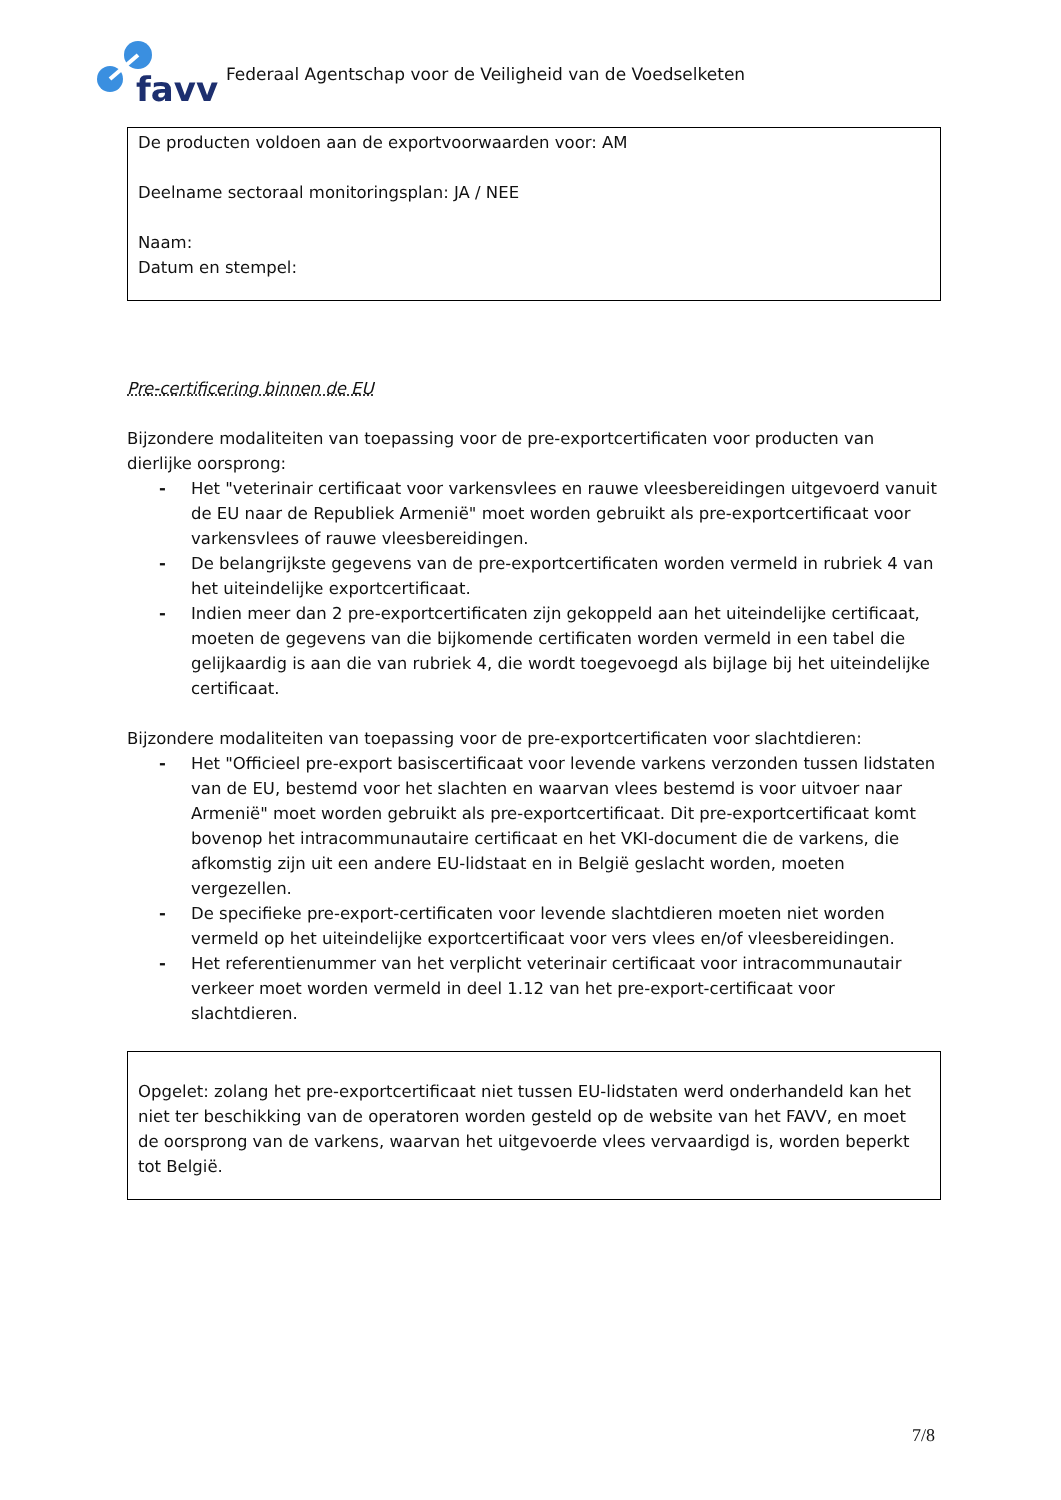favv
Federaal Agentschap voor de Veiligheid van de Voedselketen
De producten voldoen aan de exportvoorwaarden voor: AM
Deelname sectoraal monitoringsplan: JA / NEE
Naam:
Datum en stempel:
Pre-certificering binnen de EU
Bijzondere modaliteiten van toepassing voor de pre-exportcertificaten voor producten van dierlijke oorsprong:
- Het "veterinair certificaat voor varkensvlees en rauwe vleesbereidingen uitgevoerd vanuit de EU naar de Republiek Armenië" moet worden gebruikt als pre-exportcertificaat voor varkensvlees of rauwe vleesbereidingen.
- De belangrijkste gegevens van de pre-exportcertificaten worden vermeld in rubriek 4 van het uiteindelijke exportcertificaat.
- Indien meer dan 2 pre-exportcertificaten zijn gekoppeld aan het uiteindelijke certificaat, moeten de gegevens van die bijkomende certificaten worden vermeld in een tabel die gelijkaardig is aan die van rubriek 4, die wordt toegevoegd als bijlage bij het uiteindelijke certificaat.
Bijzondere modaliteiten van toepassing voor de pre-exportcertificaten voor slachtdieren:
- Het "Officieel pre-export basiscertificaat voor levende varkens verzonden tussen lidstaten van de EU, bestemd voor het slachten en waarvan vlees bestemd is voor uitvoer naar Armenië" moet worden gebruikt als pre-exportcertificaat. Dit pre-exportcertificaat komt bovenop het intracommunautaire certificaat en het VKI-document die de varkens, die afkomstig zijn uit een andere EU-lidstaat en in België geslacht worden, moeten vergezellen.
- De specifieke pre-export-certificaten voor levende slachtdieren moeten niet worden vermeld op het uiteindelijke exportcertificaat voor vers vlees en/of vleesbereidingen.
- Het referentienummer van het verplicht veterinair certificaat voor intracommunautair verkeer moet worden vermeld in deel 1.12 van het pre-export-certificaat voor slachtdieren.
Opgelet: zolang het pre-exportcertificaat niet tussen EU-lidstaten werd onderhandeld kan het niet ter beschikking van de operatoren worden gesteld op de website van het FAVV, en moet de oorsprong van de varkens, waarvan het uitgevoerde vlees vervaardigd is, worden beperkt tot België.
7/8